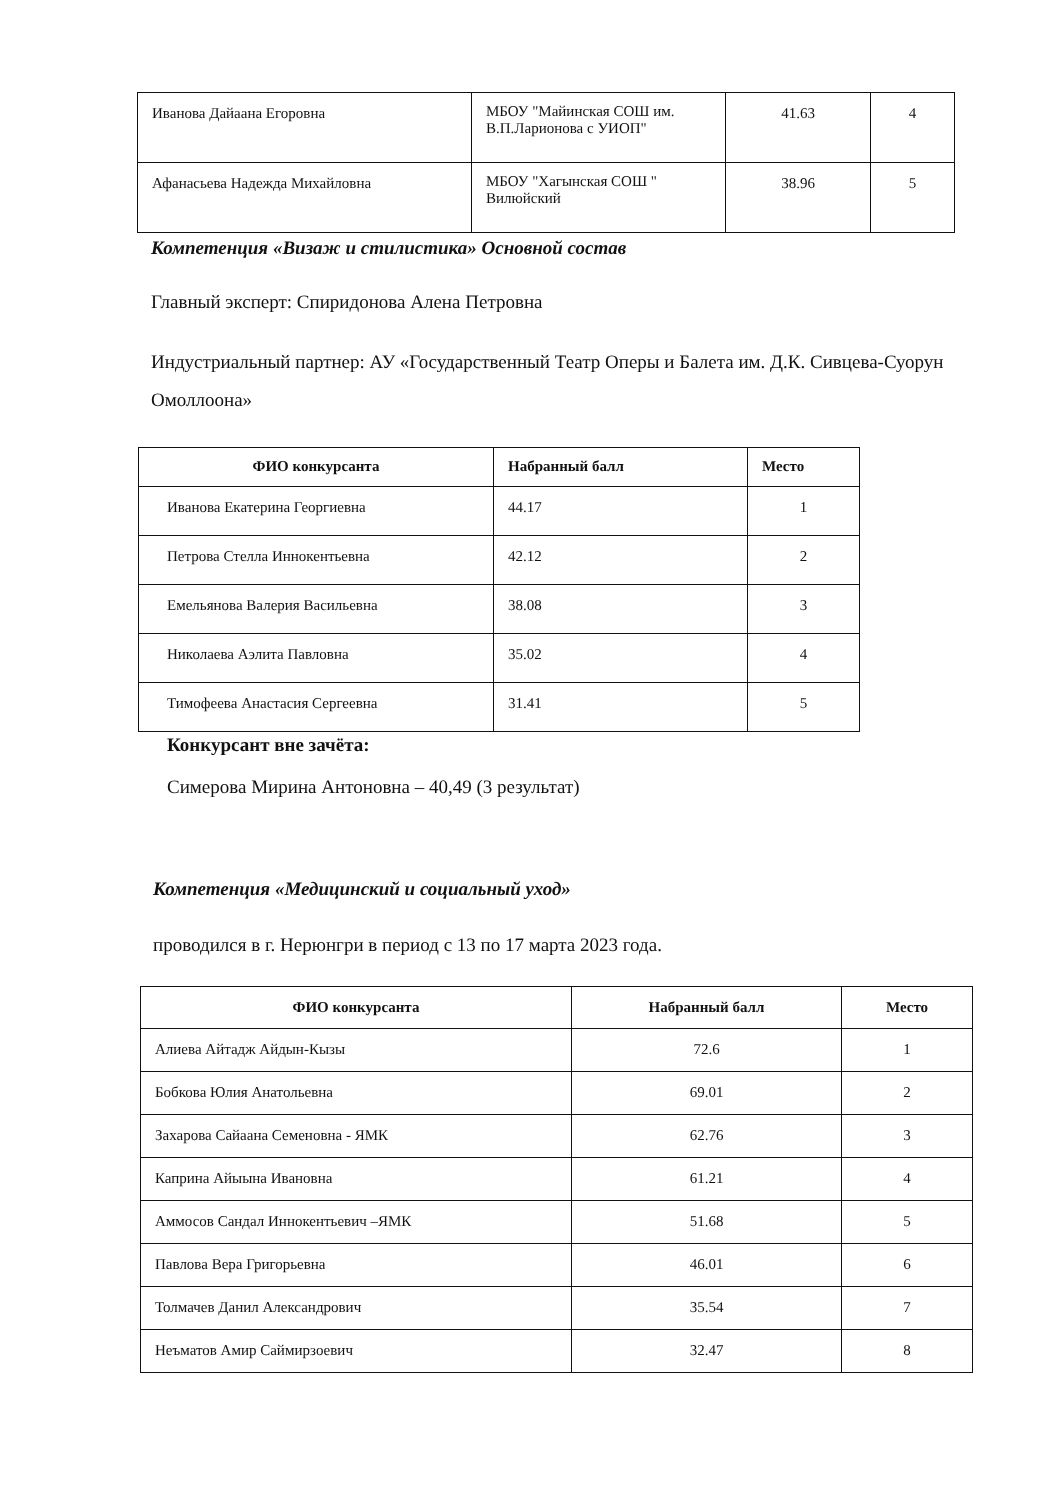| Иванова Дайаана Егоровна | МБОУ "Майинская СОШ им. В.П.Ларионова с УИОП" | 41.63 | 4 |
| Афанасьева Надежда Михайловна | МБОУ "Хагынская СОШ " Вилюйский | 38.96 | 5 |
Компетенция «Визаж и стилистика» Основной состав
Главный эксперт: Спиридонова Алена Петровна
Индустриальный партнер: АУ «Государственный Театр Оперы и Балета им. Д.К. Сивцева-Суорун Омоллоона»
| ФИО конкурсанта | Набранный балл | Место |
| --- | --- | --- |
| Иванова Екатерина Георгиевна | 44.17 | 1 |
| Петрова Стелла Иннокентьевна | 42.12 | 2 |
| Емельянова Валерия Васильевна | 38.08 | 3 |
| Николаева Аэлита Павловна | 35.02 | 4 |
| Тимофеева Анастасия Сергеевна | 31.41 | 5 |
Конкурсант вне зачёта:
Симерова Мирина Антоновна – 40,49 (3 результат)
Компетенция «Медицинский и социальный уход»
проводился в г. Нерюнгри в период с 13 по 17 марта 2023 года.
| ФИО конкурсанта | Набранный балл | Место |
| --- | --- | --- |
| Алиева Айтадж Айдын-Кызы | 72.6 | 1 |
| Бобкова Юлия Анатольевна | 69.01 | 2 |
| Захарова Сайаана Семеновна - ЯМК | 62.76 | 3 |
| Каприна Айыына Ивановна | 61.21 | 4 |
| Аммосов Сандал Иннокентьевич –ЯМК | 51.68 | 5 |
| Павлова Вера Григорьевна | 46.01 | 6 |
| Толмачев Данил Александрович | 35.54 | 7 |
| Неъматов Амир Саймирзоевич | 32.47 | 8 |